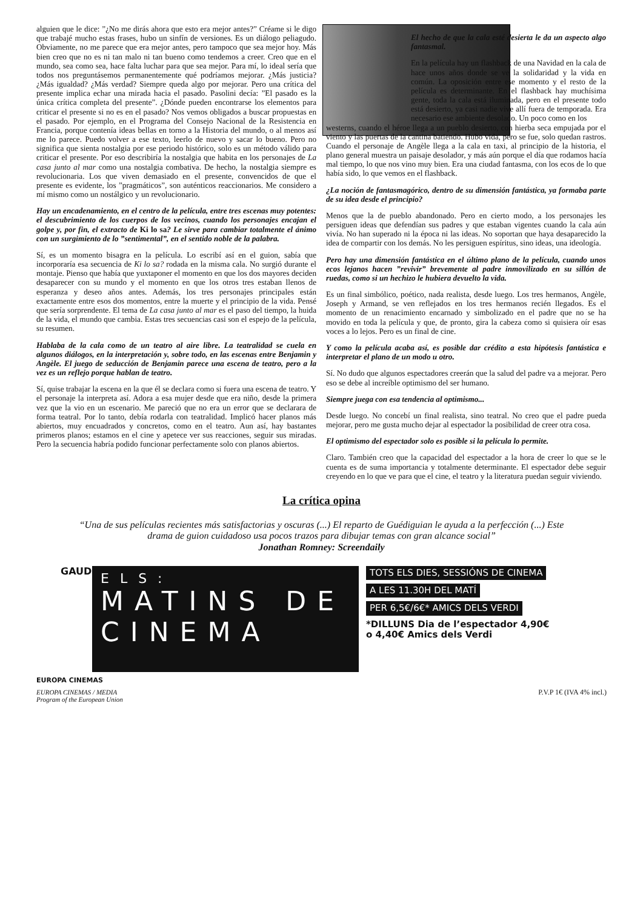alguien que le dice: ”¿No me dirás ahora que esto era mejor antes?” Créame si le digo que trabajé mucho estas frases, hubo un sinfín de versiones. Es un diálogo peliagudo. Obviamente, no me parece que era mejor antes, pero tampoco que sea mejor hoy. Más bien creo que no es ni tan malo ni tan bueno como tendemos a creer. Creo que en el mundo, sea como sea, hace falta luchar para que sea mejor. Para mí, lo ideal sería que todos nos preguntásemos permanentemente qué podríamos mejorar. ¿Más justicia? ¿Más igualdad? ¿Más verdad? Siempre queda algo por mejorar. Pero una crítica del presente implica echar una mirada hacia el pasado. Pasolini decía: ”El pasado es la única crítica completa del presente”. ¿Dónde pueden encontrarse los elementos para criticar el presente si no es en el pasado? Nos vemos obligados a buscar propuestas en el pasado. Por ejemplo, en el Programa del Consejo Nacional de la Resistencia en Francia, porque contenía ideas bellas en torno a la Historia del mundo, o al menos así me lo parece. Puedo volver a ese texto, leerlo de nuevo y sacar lo bueno. Pero no significa que sienta nostalgia por ese periodo histórico, solo es un método válido para criticar el presente. Por eso describiría la nostalgia que habita en los personajes de La casa junto al mar como una nostalgia combativa. De hecho, la nostalgia siempre es revolucionaria. Los que viven demasiado en el presente, convencidos de que el presente es evidente, los ”pragmáticos”, son auténticos reaccionarios. Me considero a mí mismo como un nostálgico y un revolucionario.
Hay un encadenamiento, en el centro de la película, entre tres escenas muy potentes: el descubrimiento de los cuerpos de los vecinos, cuando los personajes encajan el golpe y, por fin, el extracto de Ki lo sa? Le sirve para cambiar totalmente el ánimo con un surgimiento de lo ”sentimental”, en el sentido noble de la palabra.
Sí, es un momento bisagra en la película. Lo escribí así en el guion, sabía que incorporaría esa secuencia de Ki lo sa? rodada en la misma cala. No surgió durante el montaje. Pienso que había que yuxtaponer el momento en que los dos mayores deciden desaparecer con su mundo y el momento en que los otros tres estaban llenos de esperanza y deseo años antes. Además, los tres personajes principales están exactamente entre esos dos momentos, entre la muerte y el principio de la vida. Pensé que sería sorprendente. El tema de La casa junto al mar es el paso del tiempo, la huida de la vida, el mundo que cambia. Estas tres secuencias casi son el espejo de la película, su resumen.
Hablaba de la cala como de un teatro al aire libre. La teatralidad se cuela en algunos diálogos, en la interpretación y, sobre todo, en las escenas entre Benjamin y Angèle. El juego de seducción de Benjamin parece una escena de teatro, pero a la vez es un reflejo porque hablan de teatro.
Sí, quise trabajar la escena en la que él se declara como si fuera una escena de teatro. Y el personaje la interpreta así. Adora a esa mujer desde que era niño, desde la primera vez que la vio en un escenario. Me pareció que no era un error que se declarara de forma teatral. Por lo tanto, debía rodarla con teatralidad. Implicó hacer planos más abiertos, muy encuadrados y concretos, como en el teatro. Aun así, hay bastantes primeros planos; estamos en el cine y apetece ver sus reacciones, seguir sus miradas. Pero la secuencia habría podido funcionar perfectamente solo con planos abiertos.
El hecho de que la cala esté desierta le da un aspecto algo fantasmal.
En la película hay un flashback de una Navidad en la cala de hace unos años donde se ve la solidaridad y la vida en común. La oposición entre ese momento y el resto de la película es determinante. En el flashback hay muchísima gente, toda la cala está iluminada, pero en el presente todo está desierto, ya casi nadie vive allí fuera de temporada. Era necesario ese ambiente desolado. Un poco como en los
westerns, cuando el héroe llega a un pueblo desierto, con hierba seca empujada por el viento y las puertas de la cantina batiendo. Hubo vida, pero se fue, solo quedan rastros. Cuando el personaje de Angèle llega a la cala en taxi, al principio de la historia, el plano general muestra un paisaje desolador, y más aún porque el día que rodamos hacía mal tiempo, lo que nos vino muy bien. Era una ciudad fantasma, con los ecos de lo que había sido, lo que vemos en el flashback.
¿La noción de fantasmagórico, dentro de su dimensión fantástica, ya formaba parte de su idea desde el principio?
Menos que la de pueblo abandonado. Pero en cierto modo, a los personajes les persiguen ideas que defendían sus padres y que estaban vigentes cuando la cala aún vivía. No han superado ni la época ni las ideas. No soportan que haya desaparecido la idea de compartir con los demás. No les persiguen espíritus, sino ideas, una ideología.
Pero hay una dimensión fantástica en el último plano de la película, cuando unos ecos lejanos hacen ”revivir” brevemente al padre inmovilizado en su sillón de ruedas, como si un hechizo le hubiera devuelto la vida.
Es un final simbólico, poético, nada realista, desde luego. Los tres hermanos, Angèle, Joseph y Armand, se ven reflejados en los tres hermanos recién llegados. Es el momento de un renacimiento encarnado y simbolizado en el padre que no se ha movido en toda la película y que, de pronto, gira la cabeza como si quisiera oír esas voces a lo lejos. Pero es un final de cine.
Y como la película acaba así, es posible dar crédito a esta hipótesis fantástica e interpretar el plano de un modo u otro.
Sí. No dudo que algunos espectadores creerán que la salud del padre va a mejorar. Pero eso se debe al increíble optimismo del ser humano.
Siempre juega con esa tendencia al optimismo...
Desde luego. No concebí un final realista, sino teatral. No creo que el padre pueda mejorar, pero me gusta mucho dejar al espectador la posibilidad de creer otra cosa.
El optimismo del espectador solo es posible si la película lo permite.
Claro. También creo que la capacidad del espectador a la hora de creer lo que se le cuenta es de suma importancia y totalmente determinante. El espectador debe seguir creyendo en lo que ve para que el cine, el teatro y la literatura puedan seguir viviendo.
La crítica opina
“Una de sus películas recientes más satisfactorias y oscuras (...) El reparto de Guédiguian le ayuda a la perfección (...) Este drama de guion cuidadoso usa pocos trazos para dibujar temas con gran alcance social”
Jonathan Romney: Screendaily
GAUDEIX
ELS:
MATINS DE
CINEMA
TOTS ELS DIES, SESSIÓNS DE CINEMA
A LES 11.30H DEL MATÍ
PER 6,5€/6€* AMICS DELS VERDI
*DILLUNS Dia de l’espectador 4,90€
o 4,40€ Amics dels Verdi
EUROPA CINEMAS
EUROPA CINEMAS / MEDIA
Program of the European Union
P.V.P 1€ (IVA 4% incl.)